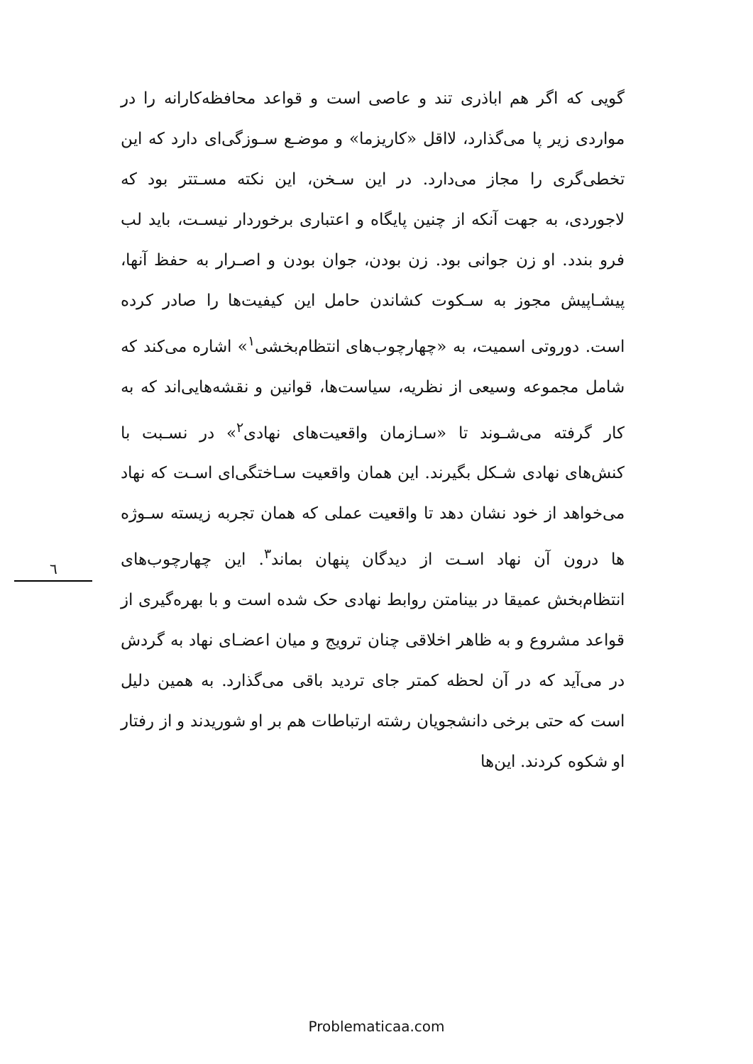گویی که اگر هم اباذری تند و عاصی است و قواعد محافظه‌کارانه را در مواردی زیر پا می‌گذارد، لااقل «کاریزما» و موضـع سـوزگی‌ای دارد که این تخطی‌گری را مجاز می‌دارد. در این سـخن، این نکته مسـتتر بود که لاجوردی، به جهت آنکه از چنین پایگاه و اعتباری برخوردار نیسـت، باید لب فرو بندد. او زن جوانی بود. زن بودن، جوان بودن و اصـرار به حفظ آنها، پیشـاپیش مجوز به سـکوت کشاندن حامل این کیفیت‌ها را صادر کرده است. دوروتی اسمیت، به «چهارچوب‌های انتظام‌بخشی<sup>۱</sup>» اشاره می‌کند که شامل مجموعه وسیعی از نظریه، سیاست‌ها، قوانین و نقشه‌هایی‌اند که به کار گرفته می‌شـوند تا «سـازمان واقعیت‌های نهادی<sup>۲</sup>» در نسـبت با کنش‌های نهادی شـکل بگیرند. این همان واقعیت سـاختگی‌ای اسـت که نهاد می‌خواهد از خود نشان دهد تا واقعیت عملی که همان تجربه زیسته سـوژه ها درون آن نهاد اسـت از دیدگان پنهان بماند<sup>۳</sup>. این چهارچوب‌های انتظام‌بخش عمیقا در بینامتن روابط نهادی حک شده است و با بهره‌گیری از قواعد مشروع و به ظاهر اخلاقی چنان ترویج و میان اعضـای نهاد به گردش در می‌آید که در آن لحظه کمتر جای تردید باقی می‌گذارد. به همین دلیل است که حتی برخی دانشجویان رشته ارتباطات هم بر او شوریدند و از رفتار او شکوه کردند. این‌ها
٦
Problematicaa.com